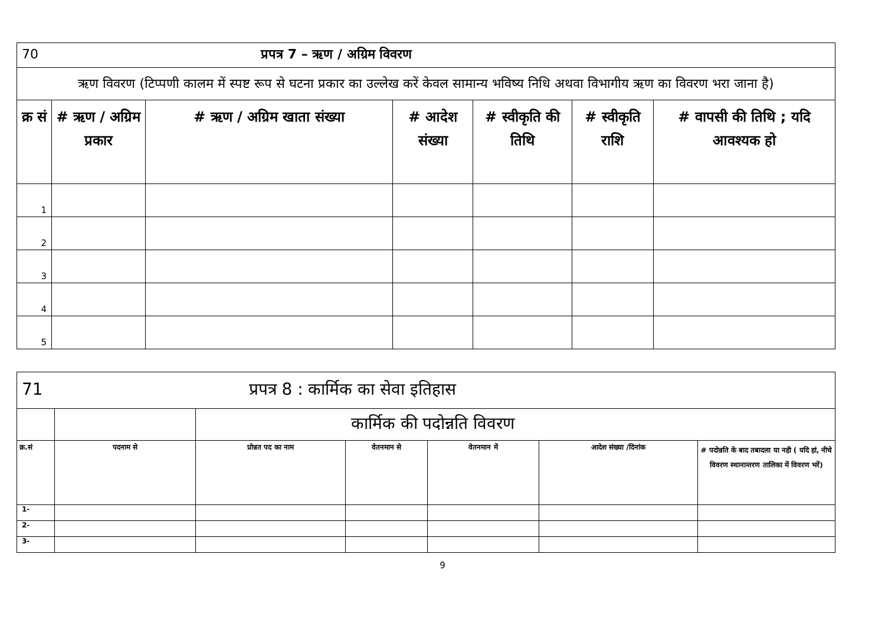| 70 प्रपत्र 7 – ऋण / अग्रिम विवरण | | | | | | |
| ऋण विवरण (टिप्पणी कालम में स्पष्ट रूप से घटना प्रकार का उल्लेख करें केवल सामान्य भविष्य निधि अथवा विभागीय ऋण का विवरण भरा जाना है) | | | | | | |
| क्र सं | # ऋण / अग्रिम प्रकार | # ऋण / अग्रिम खाता संख्या | # आदेश संख्या | # स्वीकृति की तिथि | # स्वीकृति राशि | # वापसी की तिथि ; यदि आवश्यक हो |
| 1 | | | | | | |
| 2 | | | | | | |
| 3 | | | | | | |
| 4 | | | | | | |
| 5 | | | | | | |
| 71 प्रपत्र 8 : कार्मिक का सेवा इतिहास | | | | | | |
| | | कार्मिक की पदोन्नति विवरण | | | | |
| क्र.सं | पदनाम से | प्रोन्नत पद का नाम | वेतनमान से | वेतनमान में | आदेश संख्या /दिनांक | # पदोन्नति के बाद तबादला या नही ( यदि हां, नीचे विवरण स्थानान्तरण तालिका में विवरण भरें) |
| 1- | | | | | | |
| 2- | | | | | | |
| 3- | | | | | | |
9